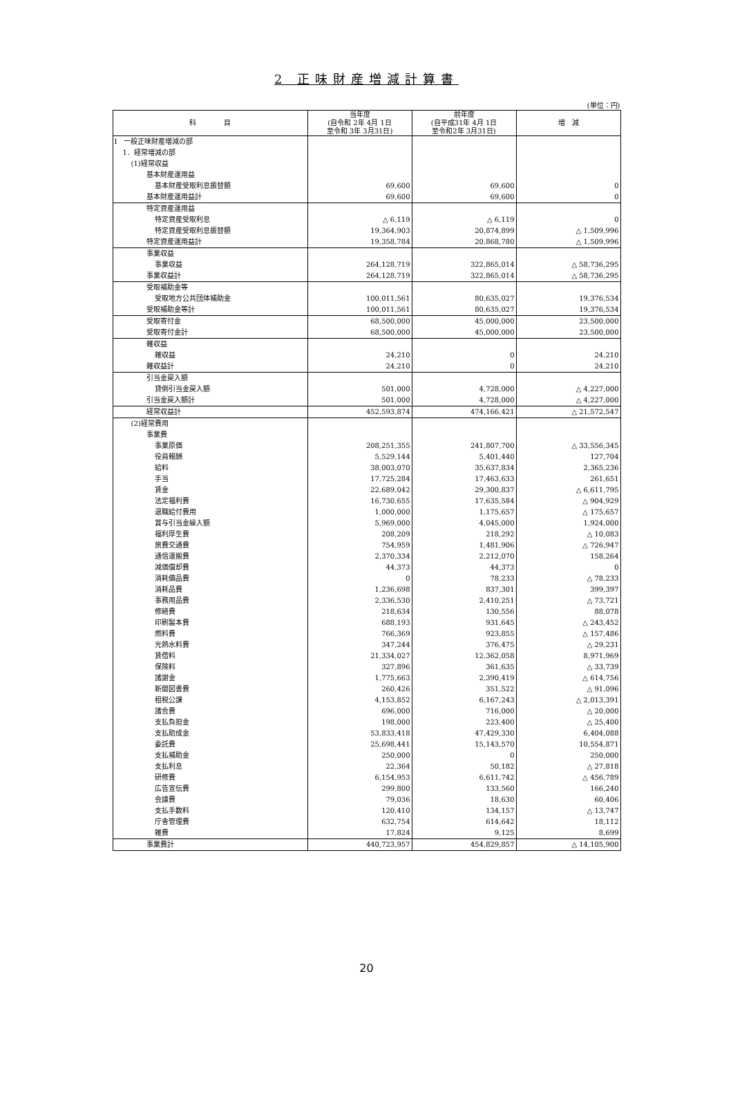2 正味財産増減計算書
(単位：円)
| 科 目 | 当年度 (自令和 2年 4月 1日 至令和 3年 3月31日) | 前年度 (自平成31年 4月 1日 至令和2年 3月31日) | 増 減 |
| --- | --- | --- | --- |
| Ⅰ 一般正味財産増減の部 | | | |
| 1．経常増減の部 | | | |
| (1)経常収益 | | | |
| 基本財産運用益 | | | |
| 基本財産受取利息振替額 | 69,600 | 69,600 | 0 |
| 基本財産運用益計 | 69,600 | 69,600 | 0 |
| 特定資産運用益 | | | |
| 特定資産受取利息 | △ 6,119 | △ 6,119 | 0 |
| 特定資産受取利息振替額 | 19,364,903 | 20,874,899 | △ 1,509,996 |
| 特定資産運用益計 | 19,358,784 | 20,868,780 | △ 1,509,996 |
| 事業収益 | | | |
| 事業収益 | 264,128,719 | 322,865,014 | △ 58,736,295 |
| 事業収益計 | 264,128,719 | 322,865,014 | △ 58,736,295 |
| 受取補助金等 | | | |
| 受取地方公共団体補助金 | 100,011,561 | 80,635,027 | 19,376,534 |
| 受取補助金等計 | 100,011,561 | 80,635,027 | 19,376,534 |
| 受取寄付金 | 68,500,000 | 45,000,000 | 23,500,000 |
| 受取寄付金計 | 68,500,000 | 45,000,000 | 23,500,000 |
| 雑収益 | | | |
| 雑収益 | 24,210 | 0 | 24,210 |
| 雑収益計 | 24,210 | 0 | 24,210 |
| 引当金戻入額 | | | |
| 貸倒引当金戻入額 | 501,000 | 4,728,000 | △ 4,227,000 |
| 引当金戻入額計 | 501,000 | 4,728,000 | △ 4,227,000 |
| 経常収益計 | 452,593,874 | 474,166,421 | △ 21,572,547 |
| (2)経常費用 | | | |
| 事業費 | | | |
| 事業原価 | 208,251,355 | 241,807,700 | △ 33,556,345 |
| 役員報酬 | 5,529,144 | 5,401,440 | 127,704 |
| 給料 | 38,003,070 | 35,637,834 | 2,365,236 |
| 手当 | 17,725,284 | 17,463,633 | 261,651 |
| 賃金 | 22,689,042 | 29,300,837 | △ 6,611,795 |
| 法定福利費 | 16,730,655 | 17,635,584 | △ 904,929 |
| 退職給付費用 | 1,000,000 | 1,175,657 | △ 175,657 |
| 賞与引当金繰入額 | 5,969,000 | 4,045,000 | 1,924,000 |
| 福利厚生費 | 208,209 | 218,292 | △ 10,083 |
| 旅費交通費 | 754,959 | 1,481,906 | △ 726,947 |
| 通信運搬費 | 2,370,334 | 2,212,070 | 158,264 |
| 減価償却費 | 44,373 | 44,373 | 0 |
| 消耗備品費 | 0 | 78,233 | △ 78,233 |
| 消耗品費 | 1,236,698 | 837,301 | 399,397 |
| 事務用品費 | 2,336,530 | 2,410,251 | △ 73,721 |
| 修繕費 | 218,634 | 130,556 | 88,078 |
| 印刷製本費 | 688,193 | 931,645 | △ 243,452 |
| 燃料費 | 766,369 | 923,855 | △ 157,486 |
| 光熱水料費 | 347,244 | 376,475 | △ 29,231 |
| 賃借料 | 21,334,027 | 12,362,058 | 8,971,969 |
| 保険料 | 327,896 | 361,635 | △ 33,739 |
| 諸謝金 | 1,775,663 | 2,390,419 | △ 614,756 |
| 新聞図書費 | 260,426 | 351,522 | △ 91,096 |
| 租税公課 | 4,153,852 | 6,167,243 | △ 2,013,391 |
| 諸会費 | 696,000 | 716,000 | △ 20,000 |
| 支払負担金 | 198,000 | 223,400 | △ 25,400 |
| 支払助成金 | 53,833,418 | 47,429,330 | 6,404,088 |
| 委託費 | 25,698,441 | 15,143,570 | 10,554,871 |
| 支払補助金 | 250,000 | 0 | 250,000 |
| 支払利息 | 22,364 | 50,182 | △ 27,818 |
| 研修費 | 6,154,953 | 6,611,742 | △ 456,789 |
| 広告宣伝費 | 299,800 | 133,560 | 166,240 |
| 会議費 | 79,036 | 18,630 | 60,406 |
| 支払手数料 | 120,410 | 134,157 | △ 13,747 |
| 庁舎管理費 | 632,754 | 614,642 | 18,112 |
| 雑費 | 17,824 | 9,125 | 8,699 |
| 事業費計 | 440,723,957 | 454,829,857 | △ 14,105,900 |
20